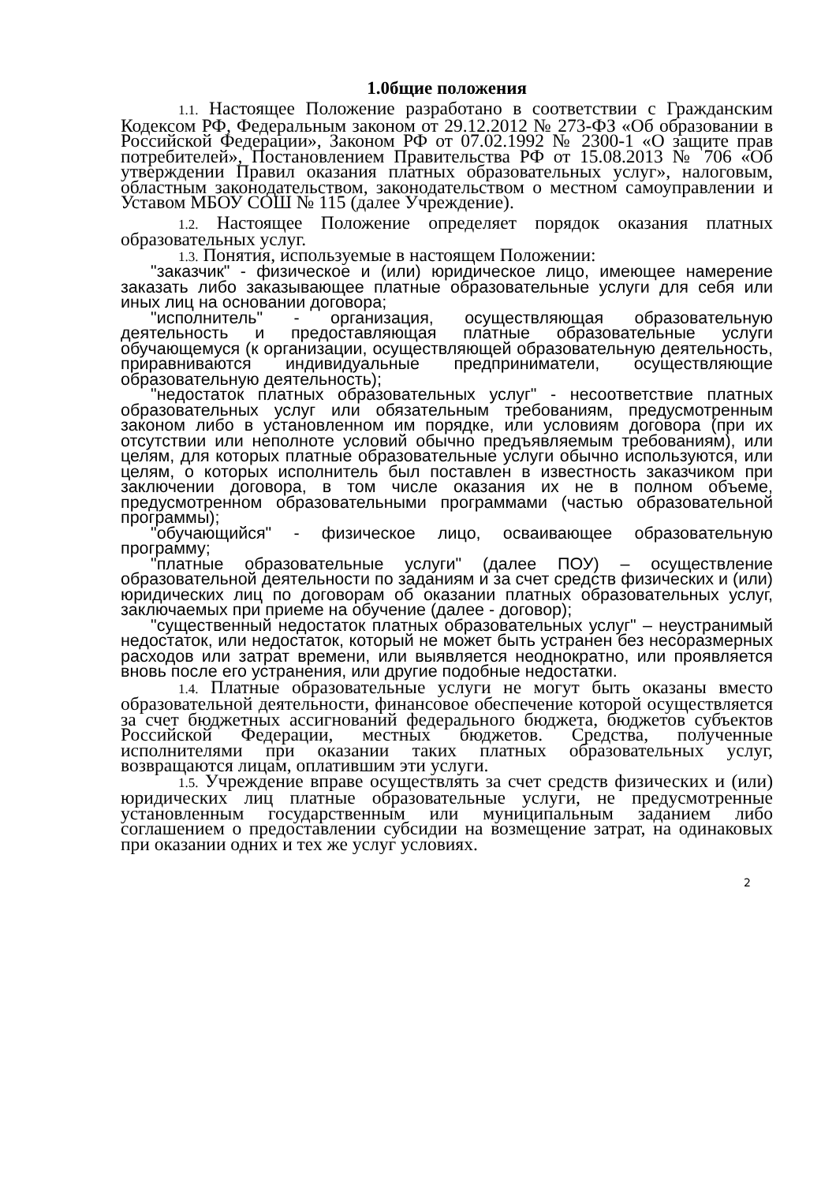1.0бщие положения
1.1. Настоящее Положение разработано в соответствии с Гражданским Кодексом РФ, Федеральным законом от 29.12.2012 № 273-ФЗ «Об образовании в Российской Федерации», Законом РФ от 07.02.1992 № 2300-1 «О защите прав потребителей», Постановлением Правительства РФ от 15.08.2013 № 706 «Об утверждении Правил оказания платных образовательных услуг», налоговым, областным законодательством, законодательством о местном самоуправлении и Уставом МБОУ СОШ № 115 (далее Учреждение).
1.2. Настоящее Положение определяет порядок оказания платных образовательных услуг.
1.3. Понятия, используемые в настоящем Положении:
"заказчик" - физическое и (или) юридическое лицо, имеющее намерение заказать либо заказывающее платные образовательные услуги для себя или иных лиц на основании договора;
"исполнитель" - организация, осуществляющая образовательную деятельность и предоставляющая платные образовательные услуги обучающемуся (к организации, осуществляющей образовательную деятельность, приравниваются индивидуальные предприниматели, осуществляющие образовательную деятельность);
"недостаток платных образовательных услуг" - несоответствие платных образовательных услуг или обязательным требованиям, предусмотренным законом либо в установленном им порядке, или условиям договора (при их отсутствии или неполноте условий обычно предъявляемым требованиям), или целям, для которых платные образовательные услуги обычно используются, или целям, о которых исполнитель был поставлен в известность заказчиком при заключении договора, в том числе оказания их не в полном объеме, предусмотренном образовательными программами (частью образовательной программы);
"обучающийся" - физическое лицо, осваивающее образовательную программу;
"платные образовательные услуги" (далее ПОУ) – осуществление образовательной деятельности по заданиям и за счет средств физических и (или) юридических лиц по договорам об оказании платных образовательных услуг, заключаемых при приеме на обучение (далее - договор);
"существенный недостаток платных образовательных услуг" – неустранимый недостаток, или недостаток, который не может быть устранен без несоразмерных расходов или затрат времени, или выявляется неоднократно, или проявляется вновь после его устранения, или другие подобные недостатки.
1.4. Платные образовательные услуги не могут быть оказаны вместо образовательной деятельности, финансовое обеспечение которой осуществляется за счет бюджетных ассигнований федерального бюджета, бюджетов субъектов Российской Федерации, местных бюджетов. Средства, полученные исполнителями при оказании таких платных образовательных услуг, возвращаются лицам, оплатившим эти услуги.
1.5. Учреждение вправе осуществлять за счет средств физических и (или) юридических лиц платные образовательные услуги, не предусмотренные установленным государственным или муниципальным заданием либо соглашением о предоставлении субсидии на возмещение затрат, на одинаковых при оказании одних и тех же услуг условиях.
2